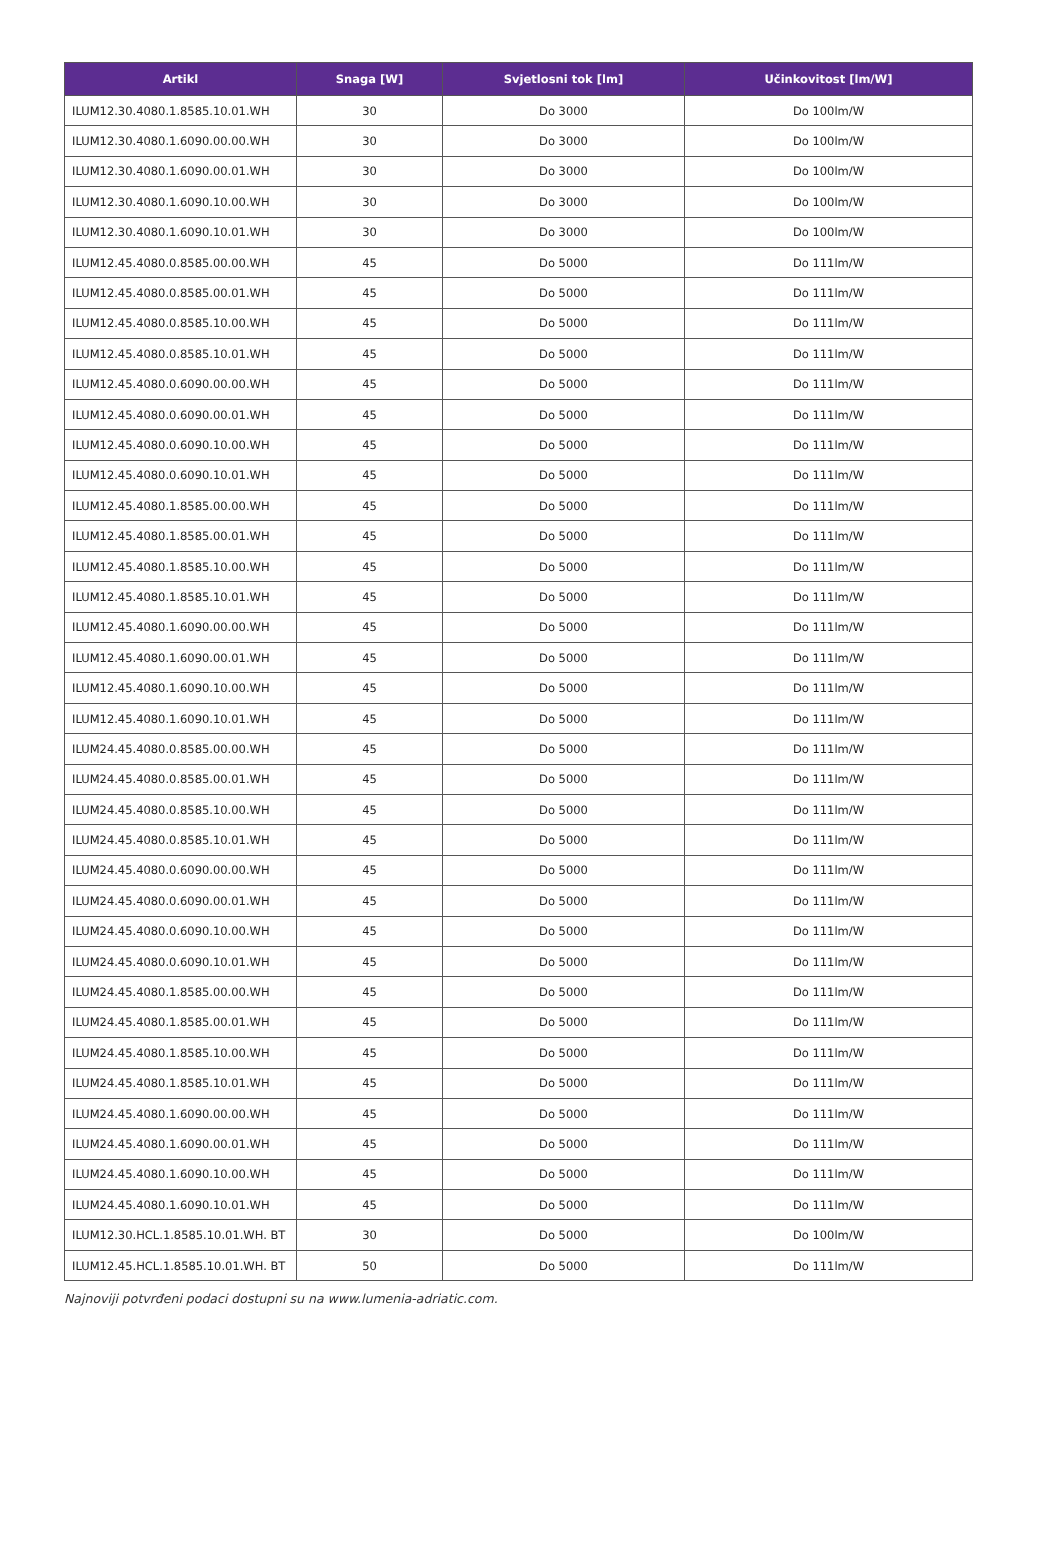| Artikl | Snaga [W] | Svjetlosni tok [lm] | Učinkovitost [lm/W] |
| --- | --- | --- | --- |
| ILUM12.30.4080.1.8585.10.01.WH | 30 | Do 3000 | Do 100lm/W |
| ILUM12.30.4080.1.6090.00.00.WH | 30 | Do 3000 | Do 100lm/W |
| ILUM12.30.4080.1.6090.00.01.WH | 30 | Do 3000 | Do 100lm/W |
| ILUM12.30.4080.1.6090.10.00.WH | 30 | Do 3000 | Do 100lm/W |
| ILUM12.30.4080.1.6090.10.01.WH | 30 | Do 3000 | Do 100lm/W |
| ILUM12.45.4080.0.8585.00.00.WH | 45 | Do 5000 | Do 111lm/W |
| ILUM12.45.4080.0.8585.00.01.WH | 45 | Do 5000 | Do 111lm/W |
| ILUM12.45.4080.0.8585.10.00.WH | 45 | Do 5000 | Do 111lm/W |
| ILUM12.45.4080.0.8585.10.01.WH | 45 | Do 5000 | Do 111lm/W |
| ILUM12.45.4080.0.6090.00.00.WH | 45 | Do 5000 | Do 111lm/W |
| ILUM12.45.4080.0.6090.00.01.WH | 45 | Do 5000 | Do 111lm/W |
| ILUM12.45.4080.0.6090.10.00.WH | 45 | Do 5000 | Do 111lm/W |
| ILUM12.45.4080.0.6090.10.01.WH | 45 | Do 5000 | Do 111lm/W |
| ILUM12.45.4080.1.8585.00.00.WH | 45 | Do 5000 | Do 111lm/W |
| ILUM12.45.4080.1.8585.00.01.WH | 45 | Do 5000 | Do 111lm/W |
| ILUM12.45.4080.1.8585.10.00.WH | 45 | Do 5000 | Do 111lm/W |
| ILUM12.45.4080.1.8585.10.01.WH | 45 | Do 5000 | Do 111lm/W |
| ILUM12.45.4080.1.6090.00.00.WH | 45 | Do 5000 | Do 111lm/W |
| ILUM12.45.4080.1.6090.00.01.WH | 45 | Do 5000 | Do 111lm/W |
| ILUM12.45.4080.1.6090.10.00.WH | 45 | Do 5000 | Do 111lm/W |
| ILUM12.45.4080.1.6090.10.01.WH | 45 | Do 5000 | Do 111lm/W |
| ILUM24.45.4080.0.8585.00.00.WH | 45 | Do 5000 | Do 111lm/W |
| ILUM24.45.4080.0.8585.00.01.WH | 45 | Do 5000 | Do 111lm/W |
| ILUM24.45.4080.0.8585.10.00.WH | 45 | Do 5000 | Do 111lm/W |
| ILUM24.45.4080.0.8585.10.01.WH | 45 | Do 5000 | Do 111lm/W |
| ILUM24.45.4080.0.6090.00.00.WH | 45 | Do 5000 | Do 111lm/W |
| ILUM24.45.4080.0.6090.00.01.WH | 45 | Do 5000 | Do 111lm/W |
| ILUM24.45.4080.0.6090.10.00.WH | 45 | Do 5000 | Do 111lm/W |
| ILUM24.45.4080.0.6090.10.01.WH | 45 | Do 5000 | Do 111lm/W |
| ILUM24.45.4080.1.8585.00.00.WH | 45 | Do 5000 | Do 111lm/W |
| ILUM24.45.4080.1.8585.00.01.WH | 45 | Do 5000 | Do 111lm/W |
| ILUM24.45.4080.1.8585.10.00.WH | 45 | Do 5000 | Do 111lm/W |
| ILUM24.45.4080.1.8585.10.01.WH | 45 | Do 5000 | Do 111lm/W |
| ILUM24.45.4080.1.6090.00.00.WH | 45 | Do 5000 | Do 111lm/W |
| ILUM24.45.4080.1.6090.00.01.WH | 45 | Do 5000 | Do 111lm/W |
| ILUM24.45.4080.1.6090.10.00.WH | 45 | Do 5000 | Do 111lm/W |
| ILUM24.45.4080.1.6090.10.01.WH | 45 | Do 5000 | Do 111lm/W |
| ILUM12.30.HCL.1.8585.10.01.WH. BT | 30 | Do 5000 | Do 100lm/W |
| ILUM12.45.HCL.1.8585.10.01.WH. BT | 50 | Do 5000 | Do 111lm/W |
Najnoviji potvrđeni podaci dostupni su na www.lumenia-adriatic.com.